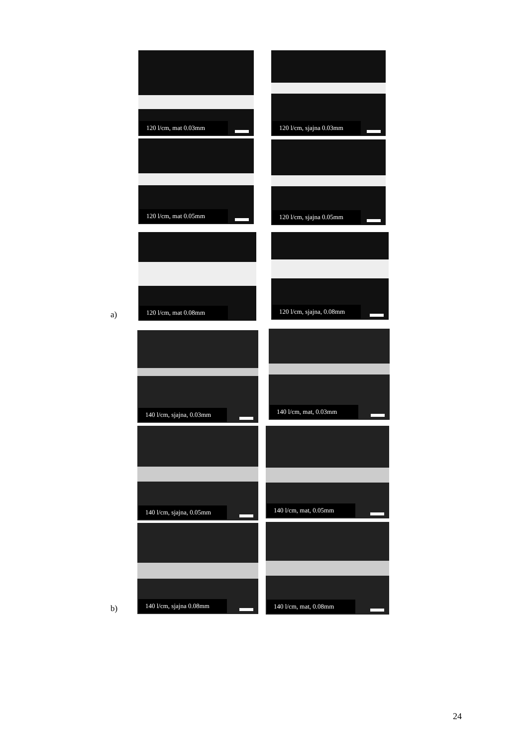120 l/cm, mat 0.03mm 120 l/cm, sjajna 0.03mm
120 l/cm, mat 0.05mm 120 l/cm, sjajna 0.05mm
120 l/cm, mat 0.08mm 120 l/cm, sjajna, 0.08mm
a)
140 l/cm, sjajna, 0.03mm 140 l/cm, mat, 0.03mm
140 l/cm, sjajna, 0.05mm 140 l/cm, mat, 0.05mm
140 l/cm, sjajna 0.08mm 140 l/cm, mat, 0.08mm
b)
24